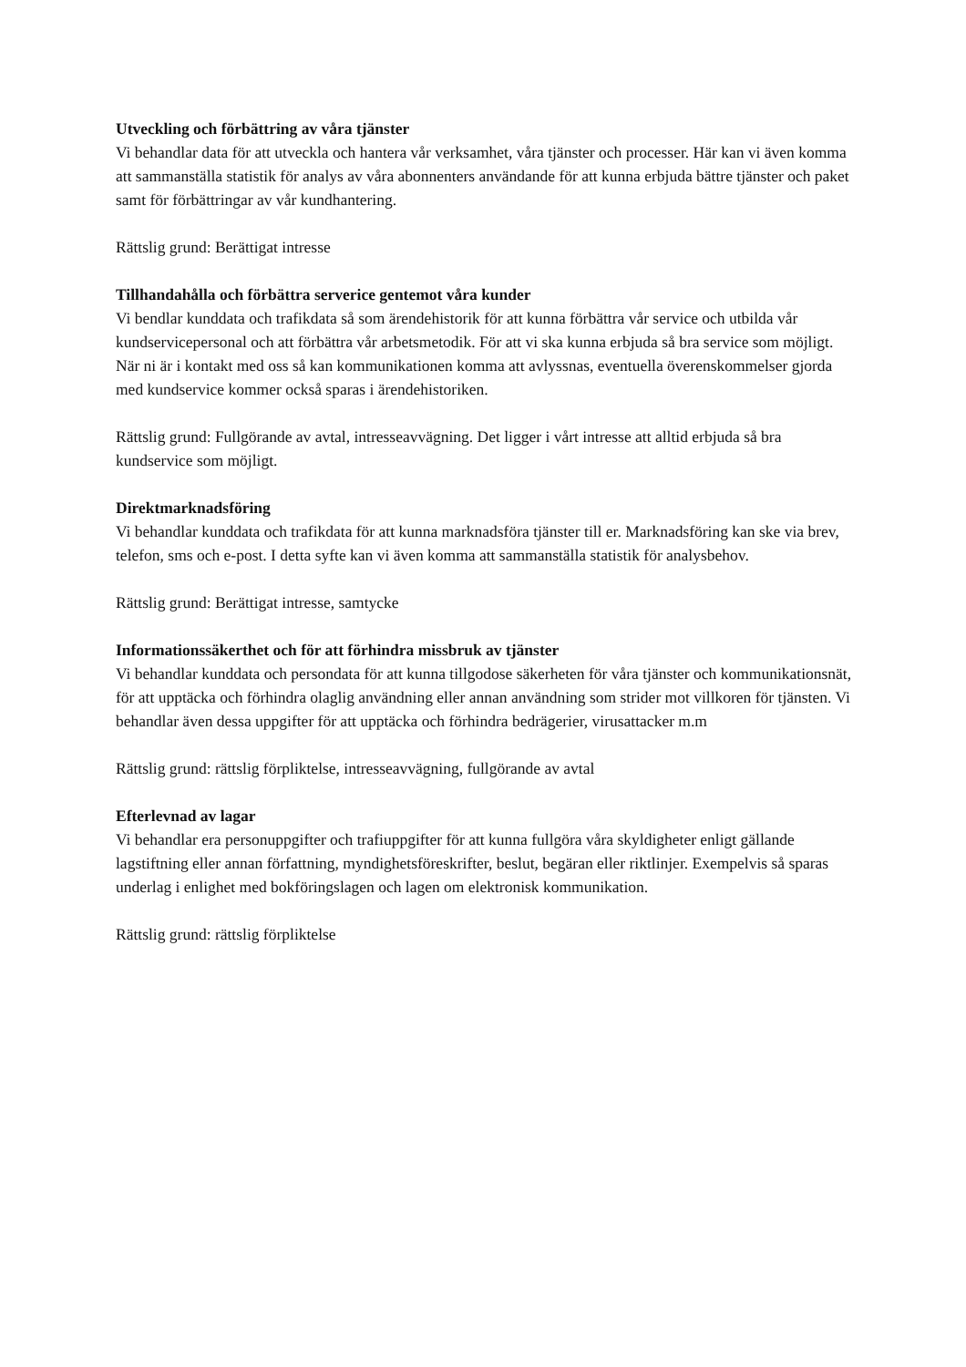Utveckling och förbättring av våra tjänster
Vi behandlar data för att utveckla och hantera vår verksamhet, våra tjänster och processer. Här kan vi även komma att sammanställa statistik för analys av våra abonnenters användande för att kunna erbjuda bättre tjänster och paket samt för förbättringar av vår kundhantering.
Rättslig grund: Berättigat intresse
Tillhandahålla och förbättra serverice gentemot våra kunder
Vi bendlar kunddata och trafikdata så som ärendehistorik för att kunna förbättra vår service och utbilda vår kundservicepersonal och att förbättra vår arbetsmetodik. För att vi ska kunna erbjuda så bra service som möjligt. När ni är i kontakt med oss så kan kommunikationen komma att avlyssnas, eventuella överenskommelser gjorda med kundservice kommer också sparas i ärendehistoriken.
Rättslig grund: Fullgörande av avtal, intresseavvägning. Det ligger i vårt intresse att alltid erbjuda så bra kundservice som möjligt.
Direktmarknadsföring
Vi behandlar kunddata och trafikdata för att kunna marknadsföra tjänster till er. Marknadsföring kan ske via brev, telefon, sms och e-post. I detta syfte kan vi även komma att sammanställa statistik för analysbehov.
Rättslig grund: Berättigat intresse, samtycke
Informationssäkerthet och för att förhindra missbruk av tjänster
Vi behandlar kunddata och persondata för att kunna tillgodose säkerheten för våra tjänster och kommunikationsnät, för att upptäcka och förhindra olaglig användning eller annan användning som strider mot villkoren för tjänsten. Vi behandlar även dessa uppgifter för att upptäcka och förhindra bedrägerier, virusattacker m.m
Rättslig grund: rättslig förpliktelse, intresseavvägning, fullgörande av avtal
Efterlevnad av lagar
Vi behandlar era personuppgifter och trafiuppgifter för att kunna fullgöra våra skyldigheter enligt gällande lagstiftning eller annan författning, myndighetsföreskrifter, beslut, begäran eller riktlinjer. Exempelvis så sparas underlag i enlighet med bokföringslagen och lagen om elektronisk kommunikation.
Rättslig grund: rättslig förpliktelse